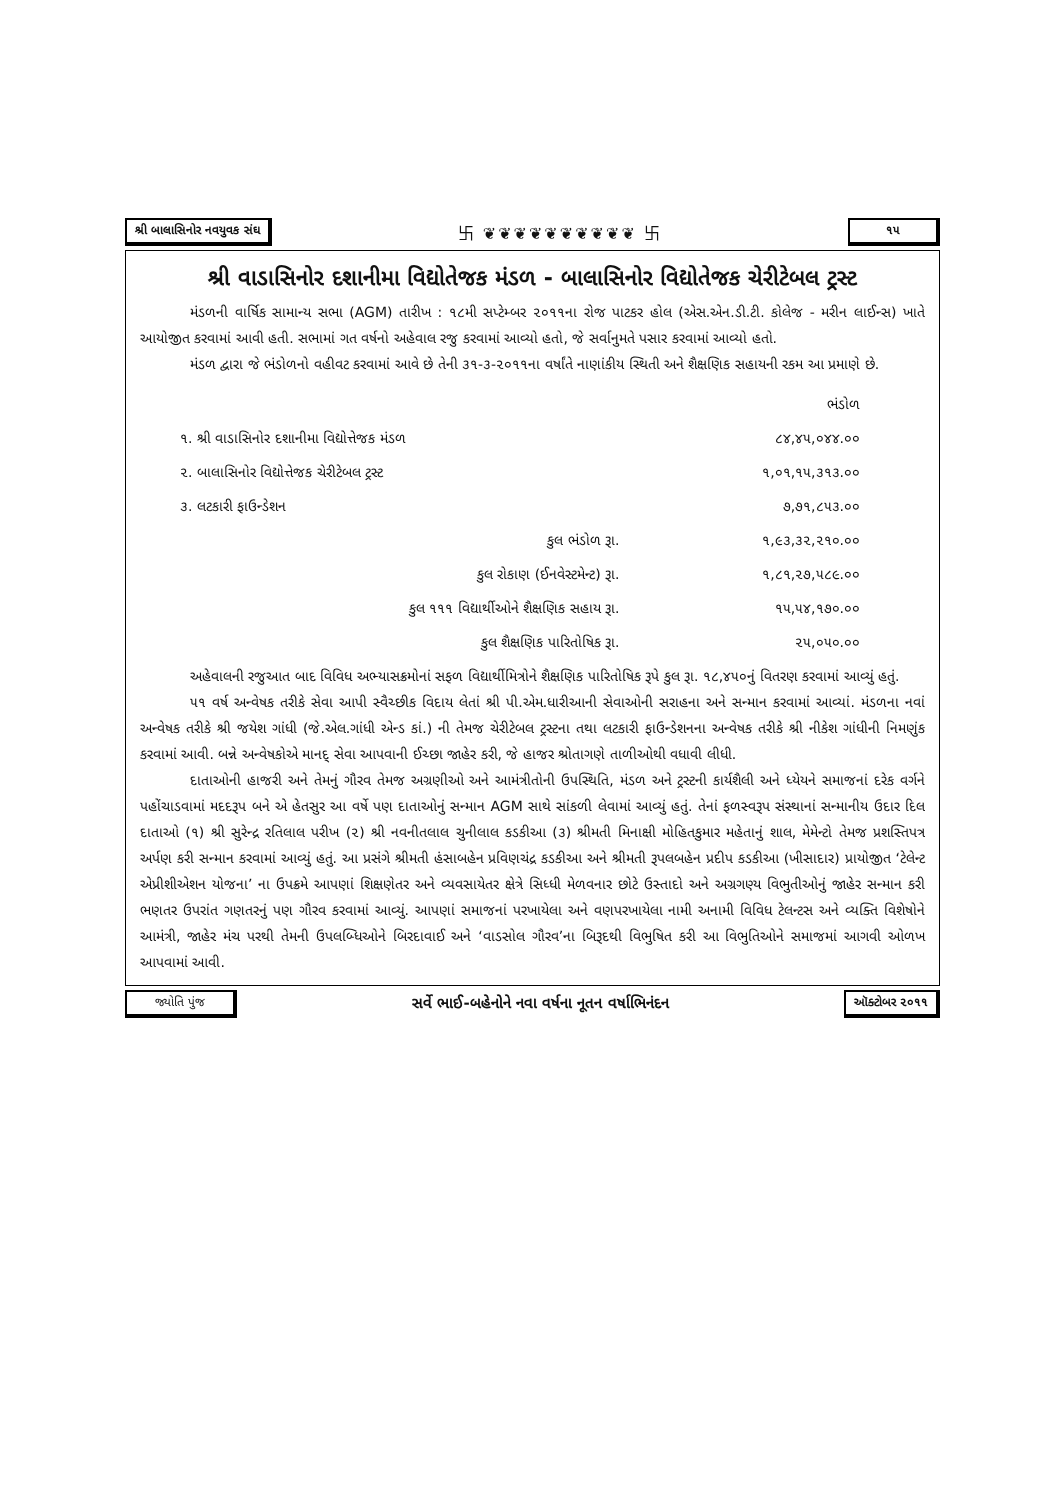શ્રી બાલાસિનોર નવયુવક સંઘ 卐 ❦❦❦❦❦❦❦❦❦❦ 卐 ૧૫
શ્રી વાડાસિનોર દશાનીમા વિદ્યોતેજક મંડળ - બાલાસિનોર વિદ્યોતેજક ચેરીટેબલ ટ્રસ્ટ
મંડળની વાર્ષિક સામાન્ય સભા (AGM) તારીખ : ૧૮મી સપ્ટેમ્બર ૨૦૧૧ના રોજ પાટકર હોલ (એસ.એન.ડી.ટી. કોલેજ - મરીન લાઈન્સ) ખાતે આયોજીત કરવામાં આવી હતી. સભામાં ગત વર્ષનો અહેવાલ રજુ કરવામાં આવ્યો હતો, જે સર્વાનુમતે પસાર કરવામાં આવ્યો હતો.
મંડળ દ્વારા જે ભંડોળનો વહીવટ કરવામાં આવે છે તેની ૩૧-૩-૨૦૧૧ના વર્ષાંતે નાણાંકીય સ્થિતી અને શૈક્ષણિક સહાયની રકમ આ પ્રમાણે છે.
| | ભંડોળ |
| ૧. શ્રી વાડાસિનોર દશાનીમા વિદ્યોત્તેજક મંડળ | ૮૪,૪૫,૦૪૪.૦૦ |
| ૨. બાલાસિનોર વિદ્યોત્તેજક ચેરીટેબલ ટ્રસ્ટ | ૧,૦૧,૧૫,૩૧૩.૦૦ |
| ૩. લટકારી ફાઉન્ડેશન | ૭,૭૧,૮૫૩.૦૦ |
| કુલ ભંડોળ રૂા. | ૧,૯૩,૩૨,૨૧૦.૦૦ |
| કુલ રોકાણ (ઈનવેસ્ટમેન્ટ) રૂા. | ૧,૮૧,૨૭,૫૮૯.૦૦ |
| કુલ ૧૧૧ વિદ્યાર્થીઓને શૈક્ષણિક સહાય રૂા. | ૧૫,૫૪,૧૭૦.૦૦ |
| કુલ શૈક્ષણિક પારિતોષિક રૂા. | ૨૫,૦૫૦.૦૦ |
અહેવાલની રજુઆત બાદ વિવિધ અભ્યાસક્રમોનાં સફળ વિદ્યાર્થીમિત્રોને શૈક્ષણિક પારિતોષિક રૂપે કુલ રૂા. ૧૮,૪૫૦નું વિતરણ કરવામાં આવ્યું હતું.
૫૧ વર્ષ અન્વેષક તરીકે સેવા આપી સ્વૈચ્છીક વિદાય લેતાં શ્રી પી.એમ.ધારીઆની સેવાઓની સરાહના અને સન્માન કરવામાં આવ્યાં. મંડળના નવાં અન્વેષક તરીકે શ્રી જયેશ ગાંધી (જે.એલ.ગાંધી એન્ડ કાં.) ની તેમજ ચેરીટેબલ ટ્રસ્ટના તથા લટકારી ફાઉન્ડેશનના અન્વેષક તરીકે શ્રી નીકેશ ગાંધીની નિમણુંક કરવામાં આવી. બન્ને અન્વેષકોએ માનદ્ સેવા આપવાની ઈચ્છા જાહેર કરી, જે હાજર શ્રોતાગણે તાળીઓથી વધાવી લીધી.
દાતાઓની હાજરી અને તેમનું ગૌરવ તેમજ અગ્રણીઓ અને આમંત્રીતોની ઉપસ્થિતિ, મંડળ અને ટ્રસ્ટની કાર્યશૈલી અને ધ્યેયને સમાજનાં દરેક વર્ગને પહોંચાડવામાં મદદરૂપ બને એ હેતસુર આ વર્ષે પણ દાતાઓનું સન્માન AGM સાથે સાંકળી લેવામાં આવ્યું હતું. તેનાં ફળસ્વરૂપ સંસ્થાનાં સન્માનીય ઉદાર દિલ દાતાઓ (૧) શ્રી સુરેન્દ્ર રતિલાલ પરીખ (૨) શ્રી નવનીતલાલ ચુનીલાલ કડકીઆ (૩) શ્રીમતી મિનાક્ષી મોહિતકુમાર મહેતાનું શાલ, મેમેન્ટો તેમજ પ્રશસ્તિપત્ર અર્પણ કરી સન્માન કરવામાં આવ્યું હતું. આ પ્રસંગે શ્રીમતી હંસાબહેન પ્રવિણચંદ્ર કડકીઆ અને શ્રીમતી રૂપલબહેન પ્રદીપ કડકીઆ (ખીસાદાર) પ્રાયોજીત ‘ટેલેન્ટ એપ્રીશીએશન યોજના’ ના ઉપક્રમે આપણાં શિક્ષણેતર અને વ્યવસાયેતર ક્ષેત્રે સિધ્ધી મેળવનાર છોટે ઉસ્તાદો અને અગ્રગણ્ય વિભુતીઓનું જાહેર સન્માન કરી ભણતર ઉપરાંત ગણતરનું પણ ગૌરવ કરવામાં આવ્યું. આપણાં સમાજનાં પરખાયેલા અને વણપરખાયેલા નામી અનામી વિવિધ ટેલન્ટસ અને વ્યક્તિ વિશેષોને આમંત્રી, જાહેર મંચ પરથી તેમની ઉપલબ્ધિઓને બિરદાવાઈ અને ‘વાડસોલ ગૌરવ’ના બિરૂદથી વિભુષિત કરી આ વિભુતિઓને સમાજમાં આગવી ઓળખ આપવામાં આવી.
જ્યોતિ પુંજ સર્વે ભાઈ-બહેનોને નવા વર્ષના નૂતન વર્ષાભિનંદન ઑક્ટોબર ૨૦૧૧